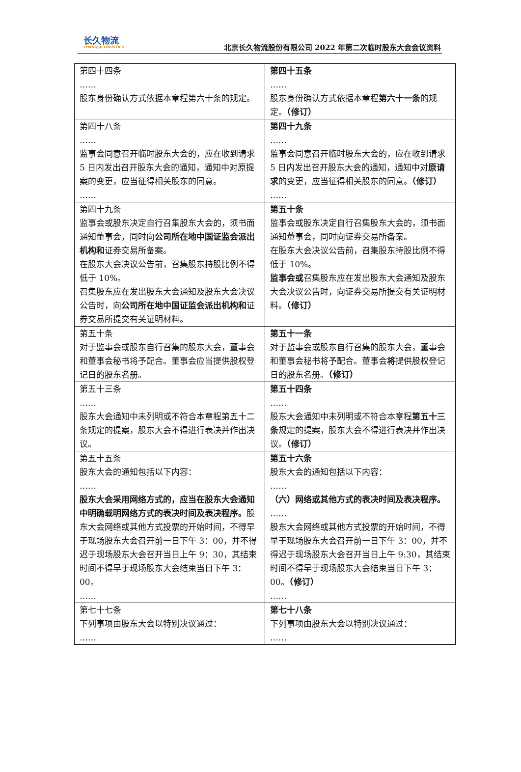长久物流
CHANGJIU LOGISTICS
北京长久物流股份有限公司 2022 年第二次临时股东大会会议资料
| 第四十四条 …… 股东身份确认方式依据本章程第六十条的规定。 | 第四十五条 …… 股东身份确认方式依据本章程 第六十一条 的规定。 （修订） |
| 第四十八条 …… 监事会同意召开临时股东大会的，应在收到请求 5 日内发出召开股东大会的通知，通知中对原提案的变更，应当征得相关股东的同意。 …… | 第四十九条 …… 监事会同意召开临时股东大会的，应在收到请求 5 日内发出召开股东大会的通知，通知中对 原请求 的变更，应当征得相关股东的同意。 （修订） …… |
| 第四十九条 监事会或股东决定自行召集股东大会的，须书面通知董事会，同时向 公司所在地中国证监会派出机构和 证券交易所备案。 在股东大会决议公告前，召集股东持股比例不得低于 10%。 召集股东应在发出股东大会通知及股东大会决议公告时，向 公司所在地中国证监会派出机构和 证券交易所提交有关证明材料。 | 第五十条 监事会或股东决定自行召集股东大会的，须书面通知董事会，同时向证券交易所备案。 在股东大会决议公告前，召集股东持股比例不得低于 10%。 监事会或 召集股东应在发出股东大会通知及股东大会决议公告时，向证券交易所提交有关证明材料。 （修订） |
| 第五十条 对于监事会或股东自行召集的股东大会，董事会和董事会秘书将予配合。董事会应当提供股权登记日的股东名册。 | 第五十一条 对于监事会或股东自行召集的股东大会，董事会和董事会秘书将予配合。董事会 将 提供股权登记日的股东名册。 （修订） |
| 第五十三条 …… 股东大会通知中未列明或不符合本章程第五十二条规定的提案，股东大会不得进行表决并作出决议。 | 第五十四条 …… 股东大会通知中未列明或不符合本章程 第五十三条 规定的提案，股东大会不得进行表决并作出决议。 （修订） |
| 第五十五条 股东大会的通知包括以下内容： …… 股东大会采用网络方式的，应当在股东大会通知中明确载明网络方式的表决时间及表决程序。 股东大会网络或其他方式投票的开始时间，不得早于现场股东大会召开前一日下午 3：00，并不得迟于现场股东大会召开当日上午 9：30，其结束时间不得早于现场股东大会结束当日下午 3：00。 …… | 第五十六条 股东大会的通知包括以下内容： …… （六）网络或其他方式的表决时间及表决程序。 …… 股东大会网络或其他方式投票的开始时间，不得早于现场股东大会召开前一日下午 3：00，并不得迟于现场股东大会召开当日上午 9:30，其结束时间不得早于现场股东大会结束当日下午 3：00。 （修订） …… |
| 第七十七条 下列事项由股东大会以特别决议通过： …… | 第七十八条 下列事项由股东大会以特别决议通过： …… |